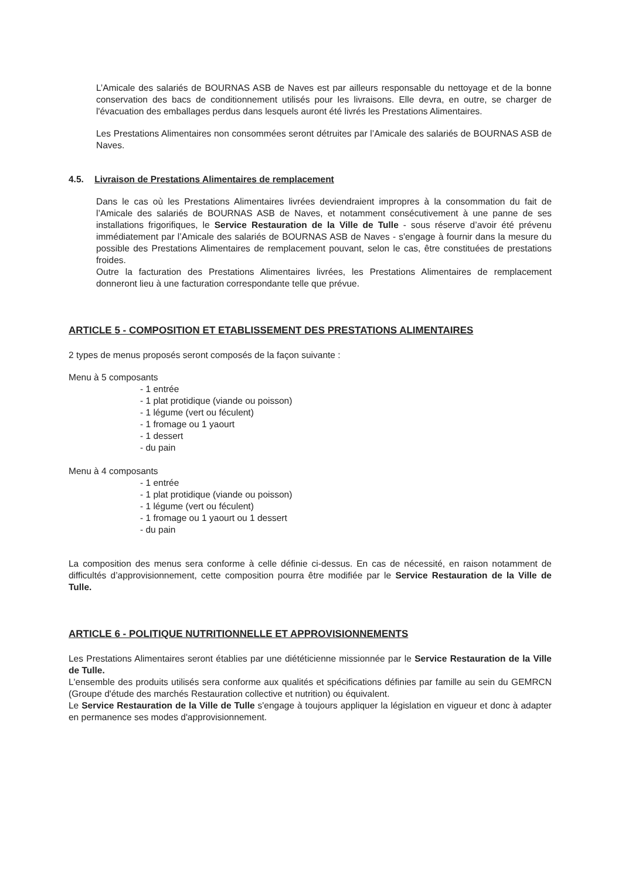L’Amicale des salariés de BOURNAS ASB de Naves est par ailleurs responsable du nettoyage et de la bonne conservation des bacs de conditionnement utilisés pour les livraisons. Elle devra, en outre, se charger de l'évacuation des emballages perdus dans lesquels auront été livrés les Prestations Alimentaires.
Les Prestations Alimentaires non consommées seront détruites par l’Amicale des salariés de BOURNAS ASB de Naves.
4.5. Livraison de Prestations Alimentaires de remplacement
Dans le cas où les Prestations Alimentaires livrées deviendraient impropres à la consommation du fait de l’Amicale des salariés de BOURNAS ASB de Naves, et notamment consécutivement à une panne de ses installations frigorifiques, le Service Restauration de la Ville de Tulle - sous réserve d’avoir été prévenu immédiatement par l’Amicale des salariés de BOURNAS ASB de Naves - s'engage à fournir dans la mesure du possible des Prestations Alimentaires de remplacement pouvant, selon le cas, être constituées de prestations froides.
Outre la facturation des Prestations Alimentaires livrées, les Prestations Alimentaires de remplacement donneront lieu à une facturation correspondante telle que prévue.
ARTICLE 5 - COMPOSITION ET ETABLISSEMENT DES PRESTATIONS ALIMENTAIRES
2 types de menus proposés seront composés de la façon suivante :
Menu à 5 composants
- 1 entrée
- 1 plat protidique (viande ou poisson)
- 1 légume (vert ou féculent)
- 1 fromage ou 1 yaourt
- 1 dessert
- du pain
Menu à 4 composants
- 1 entrée
- 1 plat protidique (viande ou poisson)
- 1 légume (vert ou féculent)
- 1 fromage ou 1 yaourt ou 1 dessert
- du pain
La composition des menus sera conforme à celle définie ci-dessus. En cas de nécessité, en raison notamment de difficultés d’approvisionnement, cette composition pourra être modifiée par le Service Restauration de la Ville de Tulle.
ARTICLE 6 - POLITIQUE NUTRITIONNELLE ET APPROVISIONNEMENTS
Les Prestations Alimentaires seront établies par une diététicienne missionnée par le Service Restauration de la Ville de Tulle.
L'ensemble des produits utilisés sera conforme aux qualités et spécifications définies par famille au sein du GEMRCN (Groupe d'étude des marchés Restauration collective et nutrition) ou équivalent.
Le Service Restauration de la Ville de Tulle s'engage à toujours appliquer la législation en vigueur et donc à adapter en permanence ses modes d'approvisionnement.